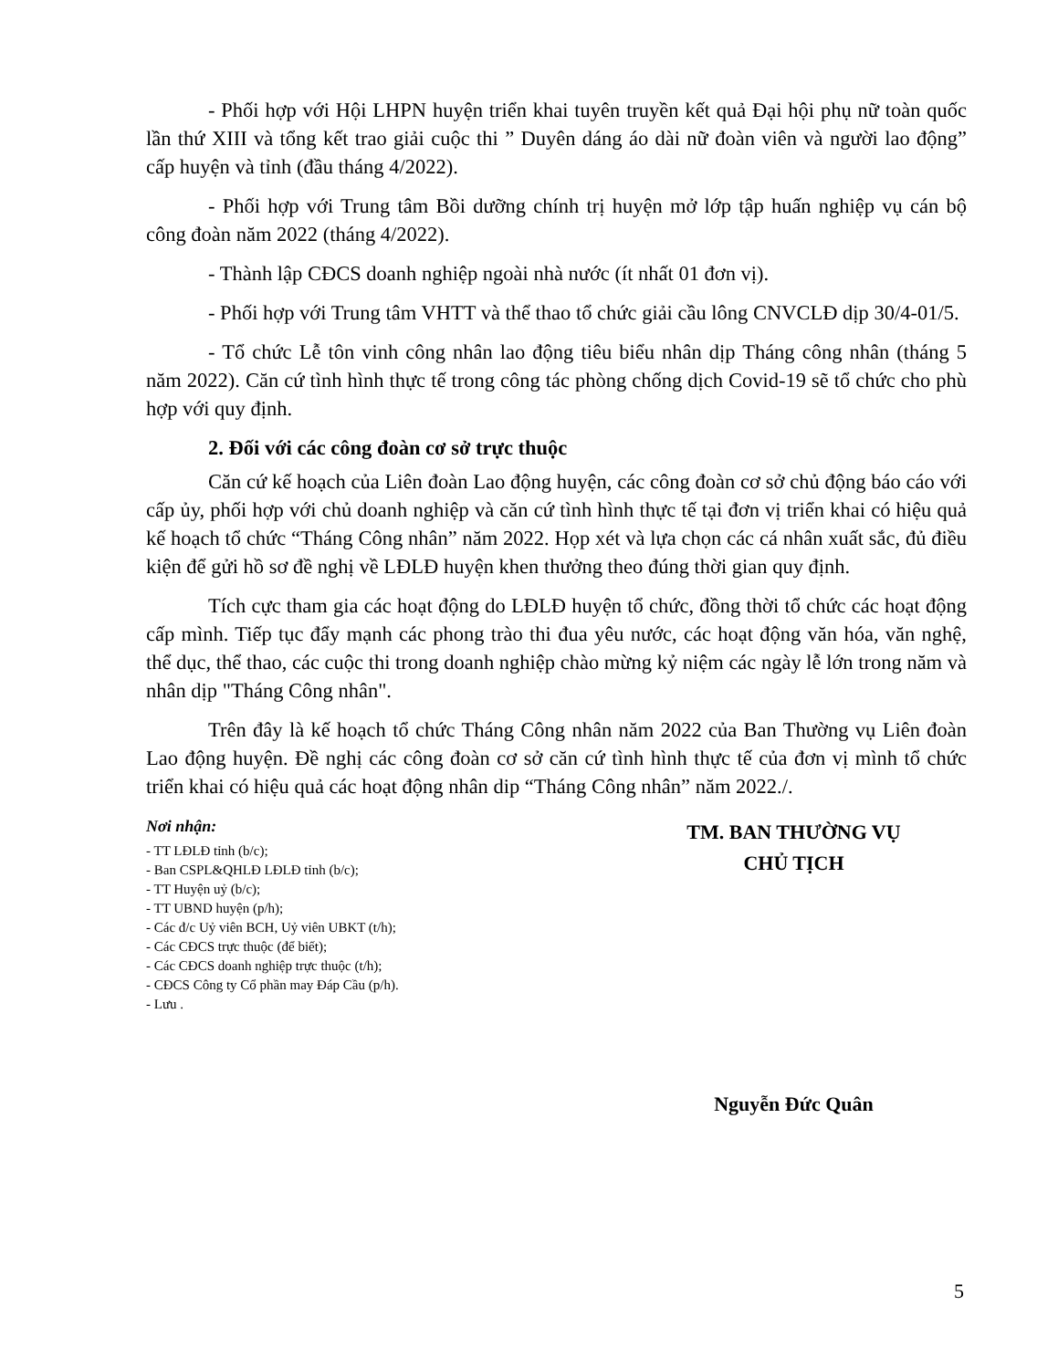- Phối hợp với Hội LHPN huyện triển khai tuyên truyền kết quả Đại hội phụ nữ toàn quốc lần thứ XIII và tổng kết trao giải cuộc thi ” Duyên dáng áo dài nữ đoàn viên và người lao động” cấp huyện và tỉnh (đầu tháng 4/2022).
- Phối hợp với Trung tâm Bồi dưỡng chính trị huyện mở lớp tập huấn nghiệp vụ cán bộ công đoàn năm 2022 (tháng 4/2022).
- Thành lập CĐCS doanh nghiệp ngoài nhà nước (ít nhất 01 đơn vị).
- Phối hợp với Trung tâm VHTT và thể thao tổ chức giải cầu lông CNVCLĐ dịp 30/4-01/5.
- Tổ chức Lễ tôn vinh công nhân lao động tiêu biểu nhân dịp Tháng công nhân (tháng 5 năm 2022). Căn cứ tình hình thực tế trong công tác phòng chống dịch Covid-19 sẽ tổ chức cho phù hợp với quy định.
2. Đối với các công đoàn cơ sở trực thuộc
Căn cứ kế hoạch của Liên đoàn Lao động huyện, các công đoàn cơ sở chủ động báo cáo với cấp ủy, phối hợp với chủ doanh nghiệp và căn cứ tình hình thực tế tại đơn vị triển khai có hiệu quả kế hoạch tổ chức “Tháng Công nhân” năm 2022. Họp xét và lựa chọn các cá nhân xuất sắc, đủ điều kiện để gửi hồ sơ đề nghị về LĐLĐ huyện khen thưởng theo đúng thời gian quy định.
Tích cực tham gia các hoạt động do LĐLĐ huyện tổ chức, đồng thời tổ chức các hoạt động cấp mình. Tiếp tục đẩy mạnh các phong trào thi đua yêu nước, các hoạt động văn hóa, văn nghệ, thể dục, thể thao, các cuộc thi trong doanh nghiệp chào mừng kỷ niệm các ngày lễ lớn trong năm và nhân dịp "Tháng Công nhân".
Trên đây là kế hoạch tổ chức Tháng Công nhân năm 2022 của Ban Thường vụ Liên đoàn Lao động huyện. Đề nghị các công đoàn cơ sở căn cứ tình hình thực tế của đơn vị mình tổ chức triển khai có hiệu quả các hoạt động nhân dip “Tháng Công nhân” năm 2022./.
Nơi nhận:
- TT LĐLĐ tỉnh (b/c);
- Ban CSPL&QHLĐ LĐLĐ tỉnh (b/c);
- TT Huyện uỷ (b/c);
- TT UBND huyện (p/h);
- Các đ/c Uỷ viên BCH, Uỷ viên UBKT (t/h);
- Các CĐCS trực thuộc (để biết);
- Các CĐCS doanh nghiệp trực thuộc (t/h);
- CĐCS Công ty Cổ phần may Đáp Cầu (p/h).
- Lưu .
TM. BAN THƯỜNG VỤ
CHỦ TỊCH
Nguyễn Đức Quân
5